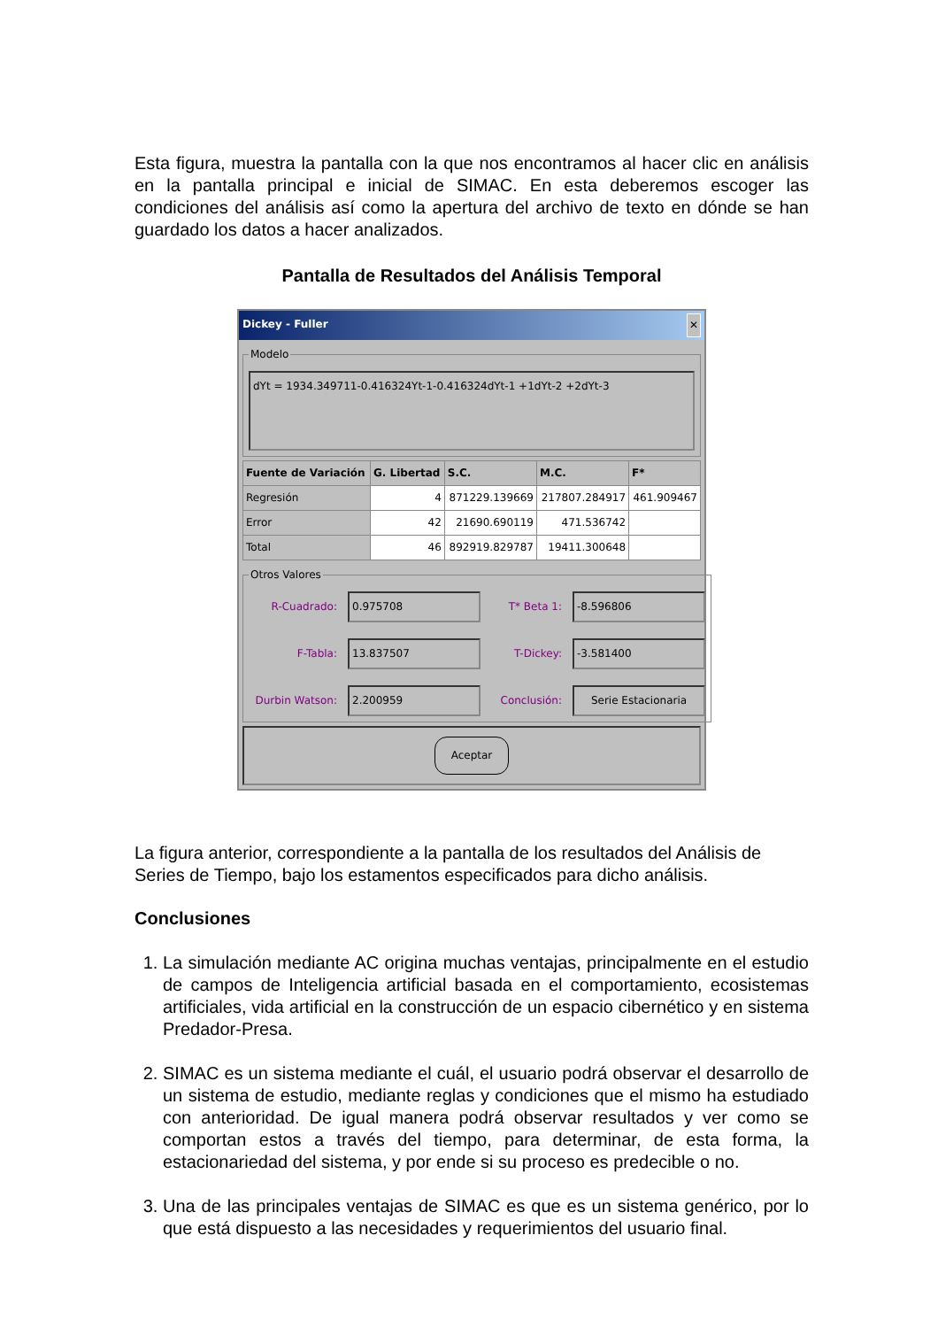Esta figura, muestra la pantalla con la que nos encontramos al hacer clic en análisis en la pantalla principal e inicial de SIMAC. En esta deberemos escoger las condiciones del análisis así como la apertura del archivo de texto en dónde se han guardado los datos a hacer analizados.
Pantalla de Resultados del Análisis Temporal
Dickey - Fuller ✕
Modelo
dYt = 1934.349711-0.416324Yt-1-0.416324dYt-1 +1dYt-2 +2dYt-3
| Fuente de Variación | G. Libertad | S.C. | M.C. | F* |
| --- | --- | --- | --- | --- |
| Regresión | 4 | 871229.139669 | 217807.284917 | 461.909467 |
| Error | 42 | 21690.690119 | 471.536742 | |
| Total | 46 | 892919.829787 | 19411.300648 | |
Otros Valores
R-Cuadrado: 0.975708 T* Beta 1: -8.596806 F-Tabla: 13.837507 T-Dickey: -3.581400 Durbin Watson: 2.200959 Conclusión: Serie Estacionaria
Aceptar
La figura anterior, correspondiente a la pantalla de los resultados del Análisis de Series de Tiempo, bajo los estamentos especificados para dicho análisis.
Conclusiones
1. La simulación mediante AC origina muchas ventajas, principalmente en el estudio de campos de Inteligencia artificial basada en el comportamiento, ecosistemas artificiales, vida artificial en la construcción de un espacio cibernético y en sistema Predador-Presa.
2. SIMAC es un sistema mediante el cuál, el usuario podrá observar el desarrollo de un sistema de estudio, mediante reglas y condiciones que el mismo ha estudiado con anterioridad. De igual manera podrá observar resultados y ver como se comportan estos a través del tiempo, para determinar, de esta forma, la estacionariedad del sistema, y por ende si su proceso es predecible o no.
3. Una de las principales ventajas de SIMAC es que es un sistema genérico, por lo que está dispuesto a las necesidades y requerimientos del usuario final.